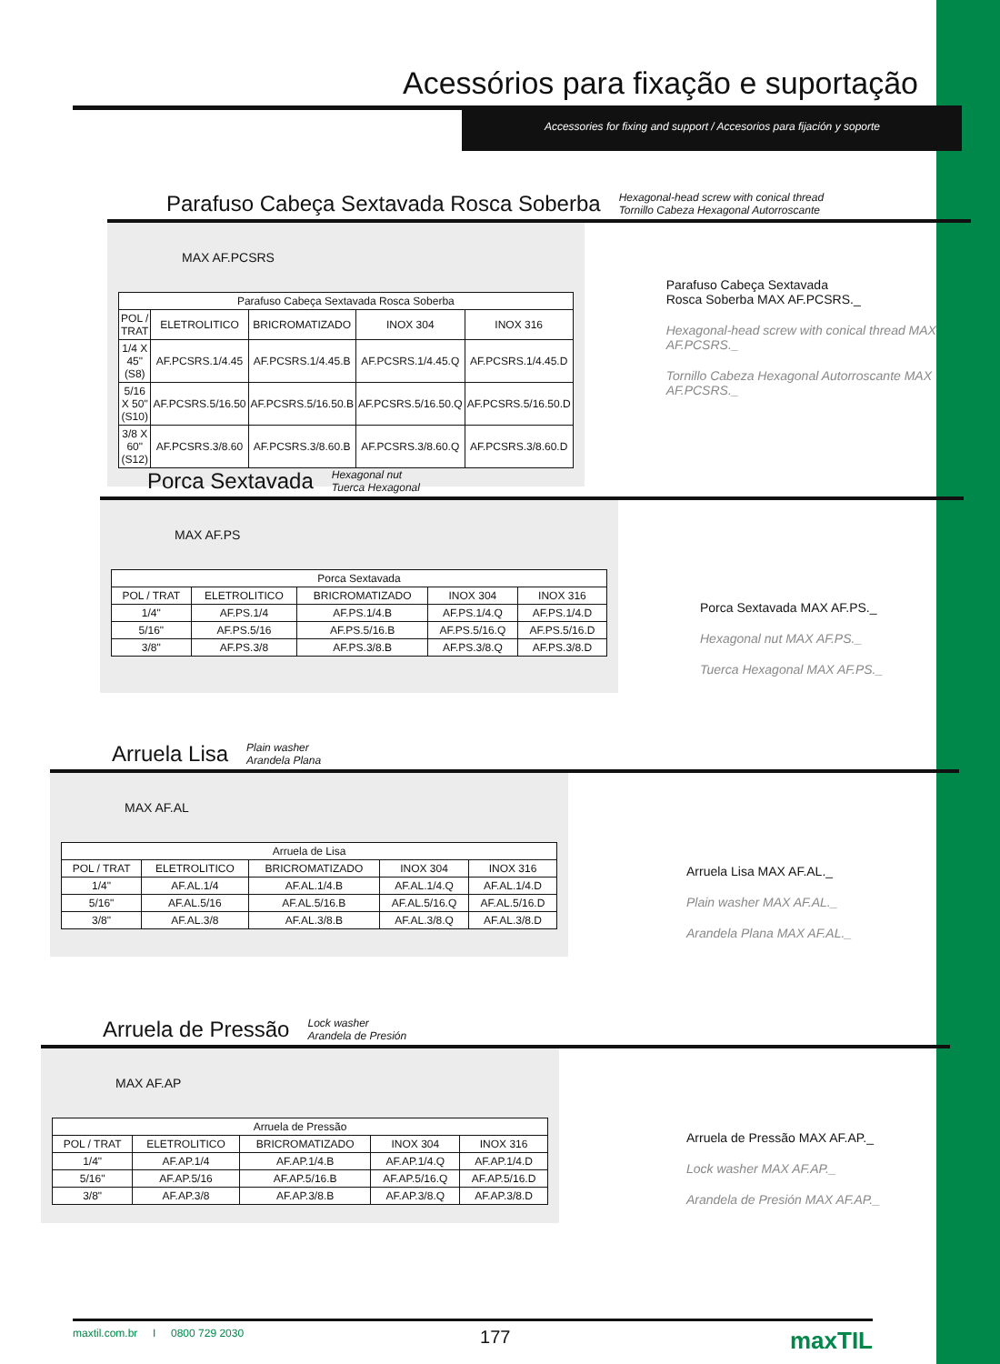Acessórios para fixação e suportação
Accessories for fixing and support / Accesorios para fijación y soporte
Parafuso Cabeça Sextavada Rosca Soberba Hexagonal-head screw with conical thread
Tornillo Cabeza Hexagonal Autorroscante
MAX AF.PCSRS
| Parafuso Cabeça Sextavada Rosca Soberba | | | | |
| --- | --- | --- | --- | --- |
| POL / TRAT | ELETROLITICO | BRICROMATIZADO | INOX 304 | INOX 316 |
| 1/4 X 45" (S8) | AF.PCSRS.1/4.45 | AF.PCSRS.1/4.45.B | AF.PCSRS.1/4.45.Q | AF.PCSRS.1/4.45.D |
| 5/16 X 50" (S10) | AF.PCSRS.5/16.50 | AF.PCSRS.5/16.50.B | AF.PCSRS.5/16.50.Q | AF.PCSRS.5/16.50.D |
| 3/8 X 60" (S12) | AF.PCSRS.3/8.60 | AF.PCSRS.3/8.60.B | AF.PCSRS.3/8.60.Q | AF.PCSRS.3/8.60.D |
Parafuso Cabeça Sextavada
Rosca Soberba MAX AF.PCSRS._
Hexagonal-head screw with conical thread MAX AF.PCSRS._
Tornillo Cabeza Hexagonal Autorroscante MAX AF.PCSRS._
Porca Sextavada Hexagonal nut
Tuerca Hexagonal
MAX AF.PS
| Porca Sextavada | | | | |
| --- | --- | --- | --- | --- |
| POL / TRAT | ELETROLITICO | BRICROMATIZADO | INOX 304 | INOX 316 |
| 1/4" | AF.PS.1/4 | AF.PS.1/4.B | AF.PS.1/4.Q | AF.PS.1/4.D |
| 5/16" | AF.PS.5/16 | AF.PS.5/16.B | AF.PS.5/16.Q | AF.PS.5/16.D |
| 3/8" | AF.PS.3/8 | AF.PS.3/8.B | AF.PS.3/8.Q | AF.PS.3/8.D |
Porca Sextavada MAX AF.PS._
Hexagonal nut MAX AF.PS._
Tuerca Hexagonal MAX AF.PS._
Arruela Lisa Plain washer
Arandela Plana
MAX AF.AL
| Arruela de Lisa | | | | |
| --- | --- | --- | --- | --- |
| POL / TRAT | ELETROLITICO | BRICROMATIZADO | INOX 304 | INOX 316 |
| 1/4" | AF.AL.1/4 | AF.AL.1/4.B | AF.AL.1/4.Q | AF.AL.1/4.D |
| 5/16" | AF.AL.5/16 | AF.AL.5/16.B | AF.AL.5/16.Q | AF.AL.5/16.D |
| 3/8" | AF.AL.3/8 | AF.AL.3/8.B | AF.AL.3/8.Q | AF.AL.3/8.D |
Arruela Lisa MAX AF.AL._
Plain washer MAX AF.AL._
Arandela Plana MAX AF.AL._
Arruela de Pressão Lock washer
Arandela de Presión
MAX AF.AP
| Arruela de Pressão | | | | |
| --- | --- | --- | --- | --- |
| POL / TRAT | ELETROLITICO | BRICROMATIZADO | INOX 304 | INOX 316 |
| 1/4" | AF.AP.1/4 | AF.AP.1/4.B | AF.AP.1/4.Q | AF.AP.1/4.D |
| 5/16" | AF.AP.5/16 | AF.AP.5/16.B | AF.AP.5/16.Q | AF.AP.5/16.D |
| 3/8" | AF.AP.3/8 | AF.AP.3/8.B | AF.AP.3/8.Q | AF.AP.3/8.D |
Arruela de Pressão MAX AF.AP._
Lock washer MAX AF.AP._
Arandela de Presión MAX AF.AP._
maxtil.com.br I 0800 729 2030 177 maxTIL